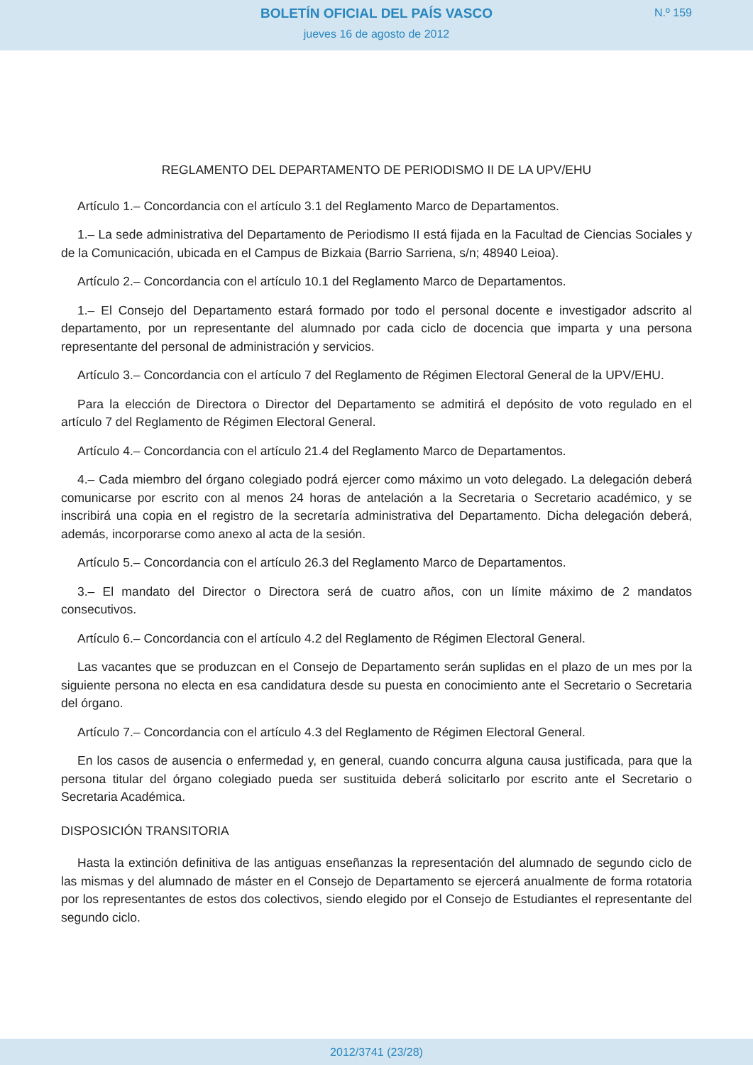BOLETÍN OFICIAL DEL PAÍS VASCO
jueves 16 de agosto de 2012
N.º 159
REGLAMENTO DEL DEPARTAMENTO DE PERIODISMO II DE LA UPV/EHU
Artículo 1.– Concordancia con el artículo 3.1 del Reglamento Marco de Departamentos.
1.– La sede administrativa del Departamento de Periodismo II está fijada en la Facultad de Ciencias Sociales y de la Comunicación, ubicada en el Campus de Bizkaia (Barrio Sarriena, s/n; 48940 Leioa).
Artículo 2.– Concordancia con el artículo 10.1 del Reglamento Marco de Departamentos.
1.– El Consejo del Departamento estará formado por todo el personal docente e investigador adscrito al departamento, por un representante del alumnado por cada ciclo de docencia que imparta y una persona representante del personal de administración y servicios.
Artículo 3.– Concordancia con el artículo 7 del Reglamento de Régimen Electoral General de la UPV/EHU.
Para la elección de Directora o Director del Departamento se admitirá el depósito de voto regulado en el artículo 7 del Reglamento de Régimen Electoral General.
Artículo 4.– Concordancia con el artículo 21.4 del Reglamento Marco de Departamentos.
4.– Cada miembro del órgano colegiado podrá ejercer como máximo un voto delegado. La delegación deberá comunicarse por escrito con al menos 24 horas de antelación a la Secretaria o Secretario académico, y se inscribirá una copia en el registro de la secretaría administrativa del Departamento. Dicha delegación deberá, además, incorporarse como anexo al acta de la sesión.
Artículo 5.– Concordancia con el artículo 26.3 del Reglamento Marco de Departamentos.
3.– El mandato del Director o Directora será de cuatro años, con un límite máximo de 2 mandatos consecutivos.
Artículo 6.– Concordancia con el artículo 4.2 del Reglamento de Régimen Electoral General.
Las vacantes que se produzcan en el Consejo de Departamento serán suplidas en el plazo de un mes por la siguiente persona no electa en esa candidatura desde su puesta en conocimiento ante el Secretario o Secretaria del órgano.
Artículo 7.– Concordancia con el artículo 4.3 del Reglamento de Régimen Electoral General.
En los casos de ausencia o enfermedad y, en general, cuando concurra alguna causa justificada, para que la persona titular del órgano colegiado pueda ser sustituida deberá solicitarlo por escrito ante el Secretario o Secretaria Académica.
DISPOSICIÓN TRANSITORIA
Hasta la extinción definitiva de las antiguas enseñanzas la representación del alumnado de segundo ciclo de las mismas y del alumnado de máster en el Consejo de Departamento se ejercerá anualmente de forma rotatoria por los representantes de estos dos colectivos, siendo elegido por el Consejo de Estudiantes el representante del segundo ciclo.
2012/3741 (23/28)